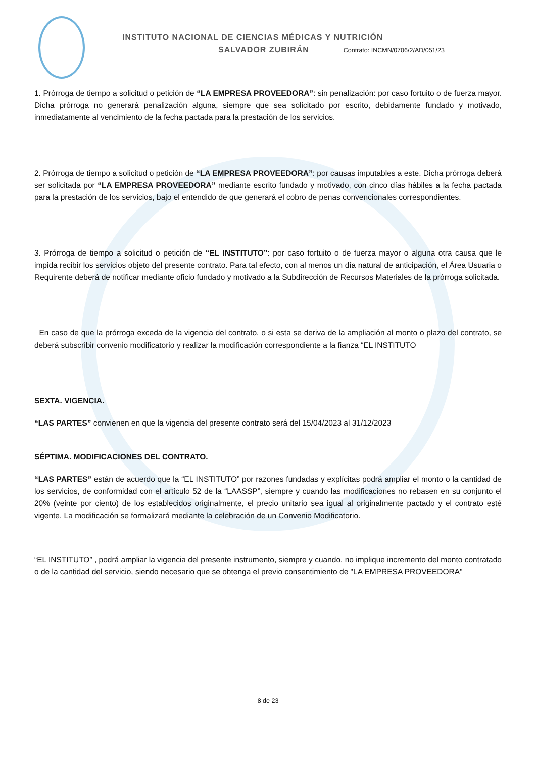INSTITUTO NACIONAL DE CIENCIAS MÉDICAS Y NUTRICIÓN
SALVADOR ZUBIRÁN Contrato: INCMN/0706/2/AD/051/23
1. Prórroga de tiempo a solicitud o petición de “LA EMPRESA PROVEEDORA”: sin penalización: por caso fortuito o de fuerza mayor. Dicha prórroga no generará penalización alguna, siempre que sea solicitado por escrito, debidamente fundado y motivado, inmediatamente al vencimiento de la fecha pactada para la prestación de los servicios.
2. Prórroga de tiempo a solicitud o petición de “LA EMPRESA PROVEEDORA”: por causas imputables a este. Dicha prórroga deberá ser solicitada por “LA EMPRESA PROVEEDORA” mediante escrito fundado y motivado, con cinco días hábiles a la fecha pactada para la prestación de los servicios, bajo el entendido de que generará el cobro de penas convencionales correspondientes.
3. Prórroga de tiempo a solicitud o petición de “EL INSTITUTO”: por caso fortuito o de fuerza mayor o alguna otra causa que le impida recibir los servicios objeto del presente contrato. Para tal efecto, con al menos un día natural de anticipación, el Área Usuaria o Requirente deberá de notificar mediante oficio fundado y motivado a la Subdirección de Recursos Materiales de la prórroga solicitada.
En caso de que la prórroga exceda de la vigencia del contrato, o si esta se deriva de la ampliación al monto o plazo del contrato, se deberá subscribir convenio modificatorio y realizar la modificación correspondiente a la fianza “EL INSTITUTO
SEXTA. VIGENCIA.
“LAS PARTES” convienen en que la vigencia del presente contrato será del 15/04/2023 al 31/12/2023
SÉPTIMA. MODIFICACIONES DEL CONTRATO.
“LAS PARTES” están de acuerdo que la “EL INSTITUTO” por razones fundadas y explícitas podrá ampliar el monto o la cantidad de los servicios, de conformidad con el artículo 52 de la “LAASSP”, siempre y cuando las modificaciones no rebasen en su conjunto el 20% (veinte por ciento) de los establecidos originalmente, el precio unitario sea igual al originalmente pactado y el contrato esté vigente. La modificación se formalizará mediante la celebración de un Convenio Modificatorio.
“EL INSTITUTO” , podrá ampliar la vigencia del presente instrumento, siempre y cuando, no implique incremento del monto contratado o de la cantidad del servicio, siendo necesario que se obtenga el previo consentimiento de "LA EMPRESA PROVEEDORA"
8 de 23